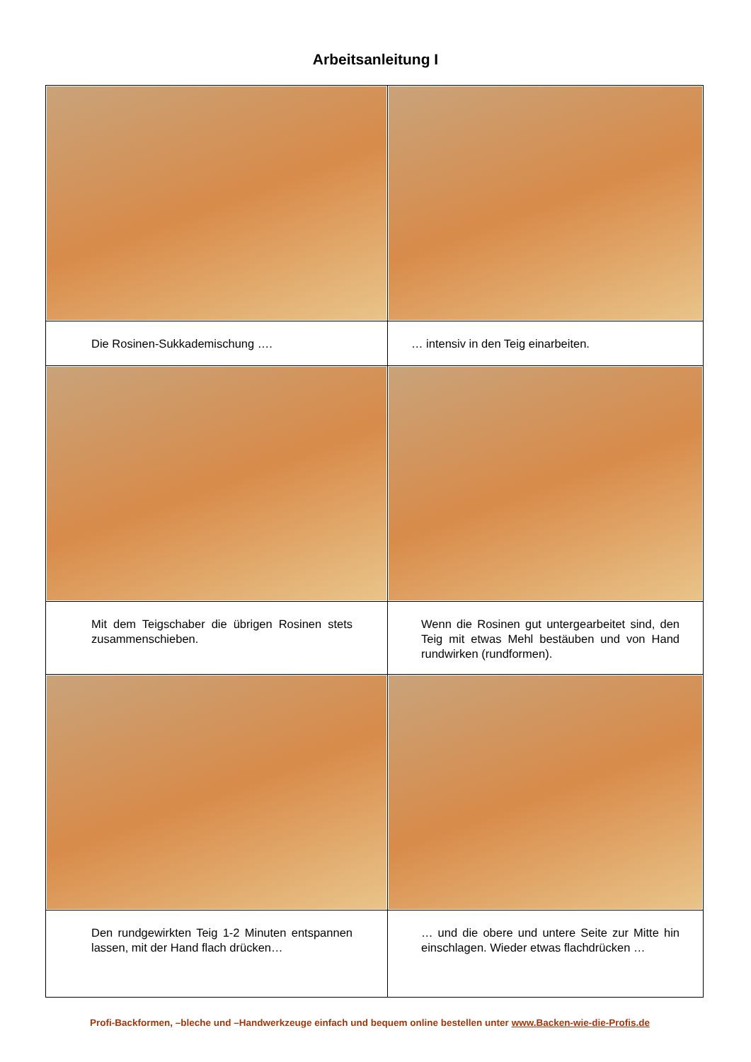Arbeitsanleitung I
| Die Rosinen-Sukkademischung …. | … intensiv in den Teig einarbeiten. |
| Mit dem Teigschaber die übrigen Rosinen stets zusammenschieben. | Wenn die Rosinen gut untergearbeitet sind, den Teig mit etwas Mehl bestäuben und von Hand rundwirken (rundformen). |
| Den rundgewirkten Teig 1-2 Minuten entspannen lassen, mit der Hand flach drücken… | … und die obere und untere Seite zur Mitte hin einschlagen. Wieder etwas flachdrücken … |
Profi-Backformen, –bleche und –Handwerkzeuge einfach und bequem online bestellen unter www.Backen-wie-die-Profis.de